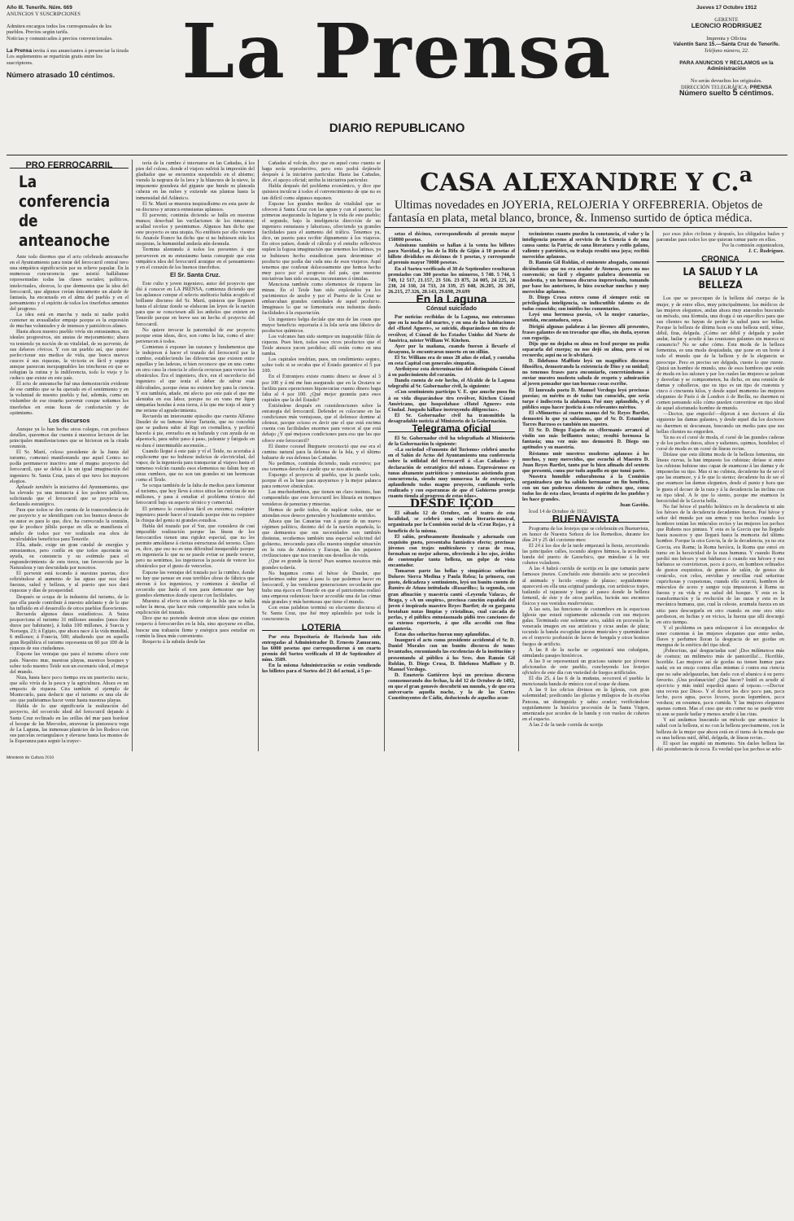Año III. Tenerife. Núm. 669
ANUNCIOS Y SUSCRIPCIONES
Admiten encargos todos los corresponsales de los pueblos. Precios según tarifa.
Noticias y comunicados á precios convencionales.
La Prensa invita á sus anunciantes á presenciar la tirada
Los suplementos se repartirán gratis entre los suscriptores.
Número atrasado 10 céntimos.
La Prensa
DIARIO REPUBLICANO
Jueves 17 Octubre 1912
GERENTE
LEONCIO RODRIGUEZ
Imprenta y Oficina
Valentín Sanz 15.—Santa Cruz de Tenerife.
Teléfono número, 22.
PARA ANUNCIOS Y RECLAMOS en la Administración
No serán devueltos los originales.
DIRECCIÓN TELEGRÁFICA: PRENSA
Número suelto 5 céntimos.
PRO FERROCARRIL
La conferencia de anteanoche
Ante todo diremos que el acto celebrado anteanoche en el Ayuntamiento para tratar del ferrocarril central tuvo una simpática significación por su relieve popular. En la numerosa concurrencia que asistió hallábanse representadas todas las clases sociales; políticos, intelectuales, obreros, lo que demuestra que la idea del ferrocarril, que algunos creían únicamente un alarde de fantasía, ha encarnado en el alma del pueblo y en el pensamiento y el espíritu de todos los tinerfeños amantes del progreso.
La idea está en marcha y nada ni nadie podrá contener su avasallador empuje porque es la expresión de muchas voluntades y de intensos y patrióticos afanes.
Hasta ahora nuestro pueblo vivía sin entusiasmos, sin ideales progresivos, sin ansias de mejoramiento; ahora va teniendo ya noción de su vitalidad, de su porvenir, de sus deberes cívicos. Y con un pueblo así, que quiere perfeccionar sus medios de vida, que busca nuevos cauces á sus riquezas, la victoria es fácil y segura aunque parezcan inexpugnables las trincheras en que se refugian la rutina y la indiferencia, todo lo viejo y lo caduco que existe en este país.
El acto de anteanoche fué una demostración evidente de ese cambio que se ha operado en el sentimiento y en la voluntad de nuestro pueblo y fué, además, como un vislumbre de ese risueño porvenir conque soñamos los tinerfeños en estas horas de confortación y de optimismo.
Los discursos
Aunque ya lo han hecho otros colegas, con profusos detalles, queremos dar cuenta á nuestros lectores de las principales manifestaciones que se hicieron en la citada reunión.
El Sr. Martí, celoso presidente de la Junta del turismo, comenzó manifestando que aquel Centro no podía permanecer inactivo ante el magno proyecto del ferrocarril, que se debía á la sin igual imaginación del ingeniero Sr. Santa Cruz, para el que tuvo los mayores elogios.
Aplaude también la iniciativa del Ayuntamiento, que ha elevado ya una instancia á los poderes públicos, solicitando que el ferrocarril que se proyecta sea declarado estratégico.
Para que todos se den cuenta de la transcendencia de ese proyecto y se identifiquen con los buenos deseos de su autor es para lo que, dice, ha convocado la reunión, que le produce júbilo porque en ella se manifiesta el anhelo de todos por ver realizada esa obra de incalculables beneficios para Tenerife.
Ella, añade, exige un gran caudal de energías y entusiasmos, pero confía en que todos aportarán su ayuda, su constancia y su estímulo para el engrandecimiento de esta tierra, tan favorecida por la Naturaleza y tan descuidada por nosotros.
El porvenir está tocando á nuestras puertas, dice refiriéndose al aumento de las aguas que nos dará fuerzas, salud y belleza, y al puerto que nos dará riquezas y días de prosperidad.
Después se ocupa de la industria del turismo, de lo que ella puede contribuir á nuestro adelanto y de lo que ha influído en el desarrollo de otros pueblos florecientes.
Recuerda algunos datos estadísticos. A Suiza proporciona el turismo 31 millones anuales (unos diez duros por habitante), á Italia 100 millones, á Suecia y Noruega, 23; á Egipto, que ahora nace á la vida mundial, 6 millones; á Francia, 500; añadiendo que en aquella gran República el turismo representa un 60 por 100 de la riqueza de sus ciudadanos.
Expone las ventajas que para el turismo ofrece este país. Nuestro mar, nuestras playas, nuestros bosques y sobre todo nuestro Teide son un escenario ideal, el mejor del mundo.
Niza, hasta hace poco tiempo era un puertecito sucio, que sólo vivía de la pesca y la agricultura. Ahora es un emporio de riqueza. Cita también el ejemplo de Montecarlo, para deducir que el turismo es una ola de oro que pudiéramos hacer venir hasta nuestras playas.
Habla de lo que significaría la realización del proyecto, del recorrido ideal del ferrocarril dejando á Santa Cruz reclinado en las orillas del mar para bordear el bosque de las Mercedes, atravesar la pintoresca vega de La Laguna, las inmensas planicies de los Rodeos con sus parcelas rectangulares y elevarse hasta los montes de la Esperanza para seguir la trayec-
tería de la cumbre é internarse en las Cañadas, á los pies del coloso, donde el viajero sufrirá la impresión del gladiador que se encuentra suspendido en el abismo; viendo la negrura de la lava y la blancura de la nieve, la imponente grandeza del gigante que hunde su plateada cabeza en las nubes y extiende sus plantas hasta la inmensidad del Atlántico.
El Sr. Martí se muestra inspiradísimo en esta parte de su discurso y arranca entusiastas aplausos.
El porvenir, continúa diciendo se halla en nuestras manos; desechad las vacilaciones de los timoratos; acallad recelos y pesimismos. Algunos han dicho que este proyecto es una utopia. No entibieis por ello vuestra fe. Anatole France ha dicho que si no hubiesen sido los utopistas, la humanidad andaría aún desnuda.
Termina alentando á todos los presentes á que perseveren en su entusiasmo hasta conseguir que esta simpática idea del ferrocarril arraigue en el pensamiento y en el corazón de los buenos tinerfeños.
El Sr. Santa Cruz.
Este culto y joven ingeniero, autor del proyecto que dió á conocer en LA PRENSA, comienza diciendo que los aplausos conque el selecto auditorio había acogido el brillante discurso del Sr. Martí, quisiera que llegasen hasta el alcázar donde se elaboran las leyes de la nación para que se conociesen allí los anhelos que existen en Tenerife porque en breve sea un hecho el proyecto del ferrocarril.
No quiere invocar la paternidad de ese proyecto porque estas ideas, dice, son como la luz, como el aire: pertenecen á todos.
Comienza á exponer las razones y fundamentos que le indujeron á hacer el trazado del ferrocarril por la cumbre, estableciendo las diferencias que existen entre aquellas y las laderas, si bien reconoce que en uno como en otro caso la ciencia le ofrecía recursos para vencer los obstáculos. Era el ingeniero, dice, era el sacerdocio del ingeniero el que tenía el deber de salvar esas dificultades, porque éstas no existen hoy para la ciencia. Y era también, añade, mi afecto por este país el que me alentaba en esa labor, porque no en vano me ligan simpatías hondas á esta tierra, á la que me trajo el azar y me retiene el agradecimiento.
Recuerda un interesante episodio que cuenta Alfonso Daudet de su famoso héroe Tartarín, que no concebía que se pudiera subir al Rigi en cremallera, y prefirió hacerlo á pie, envuelto en su bufanda y con ayuda de su alpestock, para subir paso á paso, jadeante y fatigado en su dura é interminable ascensión...
Cuando llegué á este país y ví el Teide, no acertaba á explicarme que no hubiese indicios de electricidad, del vapor, de la ingeniería para transportar al viajero hasta el inmenso volcán cuando esos elementos no faltan hoy en otras cumbres, que no son tan grandes ni tan hermosas como el Teide.
Se ocupa también de la falta de medios para fomentar el turismo, que hoy lleva á otros sitios las caricias de sus millones, y pasa á estudiar el problema técnico del ferrocarril bajo su aspecto técnico y comercial.
El primero lo considera fácil en extremo; cualquier ingeniero puede hacer el trazado porque éste no requiere la chispa del genio ni grandes estudios.
Habla del trazado por el Sur, que considera de casi imposible realización porque las líneas de los ferrocarriles tienen una rigidez especial, que no les permite amoldarse á ciertas estructuras del terreno. Claro es, dice, que eso no es una dificultad insuperable porque en ingeniería lo que no se puede evitar se puede vencer, pero no sentimos, los ingenieros la poesía de vencer los obstáculos por el gusto de vencerlos.
Expone las ventajas del trazado por la cumbre, donde no hay que pensar en esas terribles obras de fábrica que aterran á los ingenieros, y comienza á detallar el recorrido que haría el tren para demostrar que hay grandes elementos donde operar con facilidades.
Muestra al efecto un relieve de la Isla que se halla sobre la mesa, que hace más comprensible para todos la explicación del trazado.
Dice que no pretende destruir otras ideas que existen respecto á ferrocarriles en la Isla, sino apoyarse en ellas, buscar una trabazón firme y enérgica para estudiar en común la línea más conveniente.
Respecto á la subida desde las
Cañadas al volcán, dice que en aquel cono cuanto se haga sería reproductivo, pero esto podrá dejársele después á la iniciativa particular. Hasta las Cañadas, dice, el apoyo oficial; arriba la iniciativa particular.
Habla después del problema económico, y dice que quisiera inculcar á todos el convencimiento de que no es tan difícil como algunos suponen.
Expone los grandes medios de vitalidad que se ofrecen á Santa Cruz con las aguas y con el puerto; las primeras asegurando la higiene y la vida de este pueblo; el segundo, bajo la inteligencia dirección de un ingeniero entusiasta y laborioso, ofreciendo ya grandes facilidades para el aumento del tráfico. Tenemos ya, dice, un puerto para recibir dignamente á los viajeros. En otros países, donde el cálculo y el estudio reflexivos suplen la fogosa imaginación que tenemos los latinos, ya se hubiesen hecho estadísticas para determinar el producto que podía dar cada uno de esos viajeros. Aquí tenemos que confesar dolorosamente que hemos hecho muy poco por el progreso del país, que nuestras iniciativas han sido escasas, inconstantes ó tímidas.
Menciona también como elementos de riqueza las minas. En el Teide han sido explotados ya los yacimientos de azufre y por el Puerto de la Cruz se embarcaban grandes cantidades de aquel producto. Imaginaos lo que se fomentaría esta industria dando facilidades á la exportación.
Un ingeniero belga decíale que una de las cosas que mayor beneficio reportaría á la Isla sería una fábrica de productos químicos.
Los volcanes han sido siempre un inagotable filón de riqueza. Pues bien, todos esos ricos productos que el Teide atesora yacen perdidos; allí están como en una tumba.
Los capitales tendrían, pues, un rendimiento seguro, sobre todo si se recaba que el Estado garantice el 5 por 100.
En el Extranjero existe cuanto dinero se desee al 3 por 100 y á mí me han asegurado que en la Orotava se facilita para operaciones hipotecarias cuanto dinero haga falta al 4 por 100. ¿Qué mejor garantía para esos capitales que la del Estado?
Extiéndese después en consideraciones sobre la estrategia del ferrocarril. Defender es colocarse en las condiciones más ventajosas, que el defensor domine al ofensor, porque ocioso es decir que el que está encima cuenta con facilidades enormes para vencer al que está debajo ¿Y qué mejores condiciones para eso que las que ofrece este ferrocarril?
El ilustre coronel Burguete reconoció que ese era el camino natural para la defensa de la Isla, y el último baluarte de esa defensa las Cañadas.
No pedimos, continúa diciendo, nada excesivo; por eso tenemos derecho á pedir que se nos atienda.
Expongo el proyecto al pueblo, que lo puede todo, porque él es la base para apoyarnos y la mejor palanca para remover obstáculos.
Las muchedumbres, que tienen un claro instinto, han comprendido que este ferrocarril les libraría en tiempos venideros de penurias y miserias.
Hemos de pedir todos, de suplicar todos, que se atiendan esos deseos generales y hondamente sentidos.
Ahora que las Canarias van á gozar de un nuevo régimen político, distinto del de la nación española, lo que demuestra que sus necesidades son también distintas, recabemos también una especial solicitud del gobierno, invocando para ello nuestra singular situación en la ruta de América y Europa, las dos pujantes civilizaciones que nos traerán sus destellos de vida.
¿Que es grande la tierra? Pues seamos nosotros más grandes todavía.
No hagamos como el héroe de Daudet, que preferimos subir paso á paso lo que podemos hacer en ferrocarril, y las venideras generaciones recordarán que hubo una época en Tenerife en que el patriotismo realizó una empresa redentora: hacer accesible una de las cimas más grandes y más hermosas que tiene el mundo.
Con estas palabras terminó su elocuente discurso el Sr. Santa Cruz, que fué muy aplaudido por toda la concurrencia.
LOTERIA
Por esta Depositaría de Hacienda han sido entregadas al Administrador D. Ernesto Zamorano, las 6000 pesetas que correspondieron á un cuarto premio del Sorteo verificado el 10 de Septiembre el núm. 3509.
En la misma Administración se están vendiendo los billetes para el Sorteo del 21 del actual, á 5 pe-
CASA ALEXANDRE Y C.<sup>a</sup>
Ultimas novedades en JOYERIA, RELOJERIA Y ORFEBRERIA. Objetos de fantasía en plata, metal blanco, bronce, &. Inmenso surtido de óptica médica.
setas el décimo, correspondiendo al premio mayor 150000 pesetas.
Asimismo también se hallan á la venta los billetes para Navidad, y los de la Rifa de Gijón á 10 pesetas el billete divididos en décimos de 1 pesetas, y corresponde al premio mayor 70000 pesetas.
En el Sorteo verificado el 30 de Septiembre resultaron premiados con 300 pesetas los números, 5 740. 5 744, 5 749, 12 517, 21.157, 23 516. 23 875, 24 005, 24 225, 24 230, 24 310, 24 733, 24 339, 25 040, 26.205, 26 205, 26.215, 27.326, 28.143, 29.698, 29.699
En la Laguna
Cónsul suicidado
Por noticias recibidas de la Laguna, nos enteramos que en la noche del martes, y en una de las habitaciones del «Hotel Aguere», se suicidó, disparándose un tiro de revólver, el Cónsul de los Estados Unidos del Norte de América, mister William W. Kitehen.
Ayer por la mañana, cuando fueron á llevarle el desayuno, le encontraron muerto en un sillón.
El Sr. William era de unos 28 años de edad, y contaba en esta Capital con generales simpatías.
Atribúyese esta determinación del distinguido Cónsul á su padecimiento del corazón.
Dando cuenta de este hecho, el Alcalde de la Laguna telegrafió al Sr. Gobernador civil, lo siguiente:
«Con sentimiento participo V. E. que anoche puso fin á su vida disparándose tiro revólver, Kitchen Cónsul Américano, que hospedabase «Hotel Aguere» esta Ciudad. Juzgado hállase instruyendo diligencias».
El Sr. Gobernador civil ha transmitido la desagradable noticia al Ministerio de la Gobernación.
Telegrama oficial
El Sr. Gobernador civil ha telegrafiado al Ministerio de la Gobernación lo siguiente:
«La sociedad «Fomento del Turismo» celebró anoche en el Salón de Actos del Ayuntamiento una conferencia sobre la utilidad del ferrocarril á «Las Cañadas» y declaración de estratégico del mismo. Expresáronse en tonos altamente patrióticos y entusiastas asistiendo gran concurrencia, siendo muy numerosa la de extranjero, aplaudiendo todos magno proyecto, confiando verlo realizado y con esperanzas de que el Gobierno proteja cuanto tienda al progreso de estas islas».
DESDE IÇOD
El sábado 12 de Octubre, en el teatro de esta localidad, se celebró una velada literario-musical, organizada por la Comisión social de la «Cruz Roja», y á beneficio de la misma.
El salón, profusamente iluminado y adornado con exquisito gusto, presentaba fantástico efecto; preciosas jóvenes con trajes multicolores y caras de rosa, formaban su mejor adorno, ofreciendo á los ojos, ávidos de contemplar tanta belleza, un golpe de vista encantador.
Tomaron parte las bellas y simpáticas señoritas Dolores Sierra Medina y Paula Relea; la primera, con gusto, delicadeza y sentimiento, leyó un bonito cuento de Ramiro de Añaza intitulado «Rosarillo»; la segunda, con gran afinación y maestría cantó «Leyenda Valaca», de Braga, y «A un suspiro», preciosa canción española del joven é inspirado maestro Reyes Bartlet; de su garganta brotaban notas limpias y cristalinas, cual cascada de perlas, y el público entusiasmado pidió tres canciones de su extenso repertorio, á que ella accedió con fina galantería.
Estas dos señoritas fueron muy aplaudidas.
Inauguró el acto como presidente accidental el Sr. D. Daniel Morales con un bonito discurso de tonos levantados, encomiando las excelencias de la institución y presentando al público á los Sres. don Ramón Gil Roldán, D. Diego Crosa, D. Ildefonso Maffiote y D. Manuel Verdugo.
D. Emeterio Gutiérrez leyó un precioso discurso conmemorando dos fechas, la del 12 de Octubre de 1492, en que el gran genovés descubrió un mundo, y de que era aniversario aquella noche, y la de las Cortes Constituyentes de Cádiz, deduciendo de aquellos acon-
tecimientos cuanto pueden la constancia, el valor y la inteligencia puestos al servicio de la Ciencia ó de una causa santa: la Patria; de sana literatura y estilo galano, valiente y patriótico, su trabajo resultó una joya; recibió merecidos aplausos.
D. Ramón Gil Roldán, el eminente abogado, comenzó diciéndonos que no era orador de Ateneos, pero no nos convenció; su fácil y elegante palabra desmentía su modestia, y un hermoso discurso improvisado, tomando por base los anteriores, le hizo escuchar muchos y muy merecidos aplausos.
D. Diego Crosa estuvo como él siempre está: su privilegiada inteligencia, su indiscutible talento es de todos conocido; son inútiles los comentarios.
Leyó una hermosa poesía, «A la mujer canaria», sentida, encantadora, suya.
Dirigió algunas palabras á las jóvenes allí presentes, frases galantes de un trovador que ellas, sin duda, oyeron con regocijo.
Dijo que no dejaba su alma en Icod porque no podía separarla del cuerpo; no nos dejó su alma, pero sí su recuerdo; aquí no se le olvidará.
D. Ildefonso Maffiote leyó un magnífico discurso filosófico, demostrando la existencia de Dios y su unidad; no tenemos frases para encomiarlo, concretándonos á enviar nuestro modesto saludo de respeto y admiración al joven pensador que tan buenas cosas escribe.
El laureado poeta D. Manuel Verdugo leyó preciosas poesías; su mérito es de todos tan conocido, que sería torpe é indiscreta la alabanza. Fué muy aplaudido, y el público supo hacer justicia á sus relevantes méritos.
El «Minuetto» al cuarto manos del Sr. Reyes Bartlet, demostró lo que ya sabíamos, que el Sr. D. Estanislao Torres Barroso es también un maestro.
El Sr. D. Diego Fajardo en «Hermani» arrancó al violín sus más brillantes notas; resultó hermosa la fantasía; una vez más nos demostró D. Diego sus aptitudes y su maestría.
Réstanos unir nuestros modestos aplausos á los muchos, y muy merecidos, que escuchó el Maestro D. Juan Reyes Bartlet, tanto por lo bien afinado del sexteto que presentó, como por todo aquello en que tomó parte.
Nuestra humilde enhorabuena á la Comisión organizadora que ha sabido hermanar un fin benéfico, con un tan poderoso elemento de cultura que, como todos los de esta clase, levanta el espíritu de los pueblos y les hace grandes.
Juan Gaviño.
Icod 14 de Octubre de 1912.
BUENAVISTA
Programa de los festejos que se celebrarán en Buenavista, en honor de Nuestra Señora de los Remedios, durante los días 24 y 25 del corriente mes:
El 24 á los dos de la tarde empezará la fiesta, recorriendo las principales calles, tocando alegres himnos, la acreditada banda del puerto de Garachico, que mándose á la vez cohetes voladores.
A las 4 habrá corrida de sortija en la que tomarán parte famosos jinetes. Concluído este distraído acto se procederá al animado y lucido «riego de plaza»; seguidamente aparecerá en ella una original pandorga, con artísticos trajes, bailando el tajaraste y luego el paseo donde la belleza femenil, de éste y de otros pueblos, lucirán sus encantos físicos y sus vestidos modernistas.
A las seis, las funciones de costumbres en la espaciosa Iglesia que estará regiamente adornada con sus mejores galas. Terminado este solemne acto, saldrá en procesión la venerada imagen en sus artísticas y ricas andas de plata; tocando la banda escogidas piezas musicales y quemándose en el trayecto profusión de luces de bengala y otros bonitos fuegos de artificio.
A las 8 de la noche se organizará una cabalgata, simulando pasajes históricos.
A las 9 se representará un gracioso sainete por jóvenes aficionados de este pueblo, concluyendo los festejos oficiales de este día con variedad de fuegos artificiales.
El día 25, á las 6 de la mañana, recorrerá el pueblo la mencionada banda de música con el toque de diana.
A las 9 los oficios divinos en la Iglesia, con gran solemnidad; predicando las glorias y milagros de la excelsa Patrona, un distinguido y sabio orador; verificándose seguidamente la histórica procesión de la Santa Virgen, amenizada por acordes de la banda y con vuelos de cohetes en el espacio.
A las 2 de la tarde corrida de sortija
por esos jidos ciclistas y después, los obligados bailes y parrandas para todos los que quieran tomar parte en ellos.
Por la comisión organizadora,
J. C. Rodríguez.
CRONICA
LA SALUD Y LA BELLEZA
Los que se preocupan de la belleza del cuerpo de la mujer, y de entre ellos, muy principalmente, los médicos de las mujeres elegantes, andan ahora muy atareados buscando un método, una fórmula, una droga ó un específico para que sus clientes no hayan de perder la salud para ser bellas. Porque la belleza de última hora es una belleza sutil, ténue, débil, fina, delgada. ¿Cómo ser débil y delgada y poder andar, bailar y acudir á las reuniones galantes sin mareos ni cansancio? No se sabe cómo. Esta moda de la belleza femenina, es una moda despiadada, que pone en un brete á todo el mundo que de la belleza y de la elegancia se preocupe. Pero es preciso ser delgada, cueste lo que cueste. Quizá un hombre de mundo, uno de esos hombres que están de moda en los salones y por los cuales las mujeres se pelean y desvelan y se comprometen, ha dicho, en una reunión de damas y caballeros, que su tipo es un tipo de cuarenta y cinco ó cincuenta kilos, y desde aquel momento las mujeres elegantes de París ó de Londres ó de Berlín, no duermen ni comen pensando sólo cómo pueden convertirse en tipo ideal de aquel afortunado hombre de mundo.
—Doctor, que engordo!—dijeron á sus doctores al día siguiente las damas galantes, y desde aquel día los doctores no duermen ni descansan, buscando un medio para que sus bellas clientes no engorden.
Ya no es el corsé de moda, el corsé de las grandes caderas y de los pechos duros, altos y salientes, opimos, bondidos; el corsé de moda es un corsé de líneas rectas.
Diríase que esta última moda de la belleza femenina, sin líneas curvas, la han impuesto los cubistas; diríase si entre los cubistas hubiese uno capaz de enamorar á las damas y de imponerlas su tipo. Mas si no cubista, decadente ha de ser el que las enamore, y á fe que lo siento; decadente ha de ser el que enamore las damas elegantes, desde el punto y hora que le gusta el decaer de la raza y á la decadencia las inclina con su tipo ideal. A fe que lo siento, porque me enamora la heroicidad de la Grecia bella.
No fué héroe el pueblo helénico en la decadencia ni aún los héroes de la decadencia decadentes fueron. Fué héroe y señor del mundo por sus armas y sus hechos cuando los hombres tenían los músculos recios y las mujeres los pechos que Rubens nos pintara. Y esta es la Grecia que ha llegado hasta nosotros y que llegará hasta la memoria del último hombre. Porque la otra Grecia, la de la decadencia, ya no era Grecia, era Roma; la Roma heróica, la Roma que entró en turno en la heroicidad de la raza humana. Y cuando Roma perdió sus héroes y sus bárbaros ó cuando sus héroes y sus bárbaros se convirtieron, poco á poco, en hombres refinados de gustos exquisitos, de gustos de salón, de gestos de cenáculo, con celos, envidias y rencillas cual señoritas caprichosas y coquetonas, cuando ello ocurrió, hombres de músculos de acero y sangre roja impusieron á Roma su fuerza y su vida y su salud del bosque. Y esta es la transformación y la evolución de las razas y esta es la mecánica humana, que, cual la celeste, acumula fuerza en un sitio para descargarla en otro cuando en este otro sitio perdieron, en luchas y en vicios, la fuerza que allí descargó en otro tiempo.
Y el problema es para enloquecer á los encargados de tener contentas á las mujeres elegantes que entre sedas, flores y perfumes lloran la desgracia de ser gordas en mengua de la estética del tipo ideal.
¡Pobrecitas, qué desgraciadas son! ¡Dos milímetros más de costura; un milímetro más de pantorrilla!... Horrible, horrible. Las mujeres así de gordas no tienen humor para nada; en su enojo contra ellas mismas ó contra esa ciencia que no sabe adelgazarlas, han dado con el abanico á su perro favorito. ¡Una profanación! ¿Qué hacer? Inútil es acudir al ejercicio y más inútil espedirá aparo al reposo.—«Doctor una receta por Dios». Y el doctor les dice poco pan, poca leche, poca agua, pocos licores, pocas legumbres, poca verdura; en resumen, poca comida. Y las mujeres elegantes apenas comen. Mas el caso que sin comer no se puede vivir ni aun se puede bailar y menos acudir á las citas.
Y así andamos buscando un método que armonice la salud con la belleza, si no con la belleza precisamente, con la belleza de la mujer que ahora está en el turno de la moda que es una belleza sutil, débil, delgada, de líneas rectas...
El sport las engañó un momento. Sin darles belleza las dió protuberancia de roca. Es verdad que los pechos se achi-
Ministerio de Cultura 2010